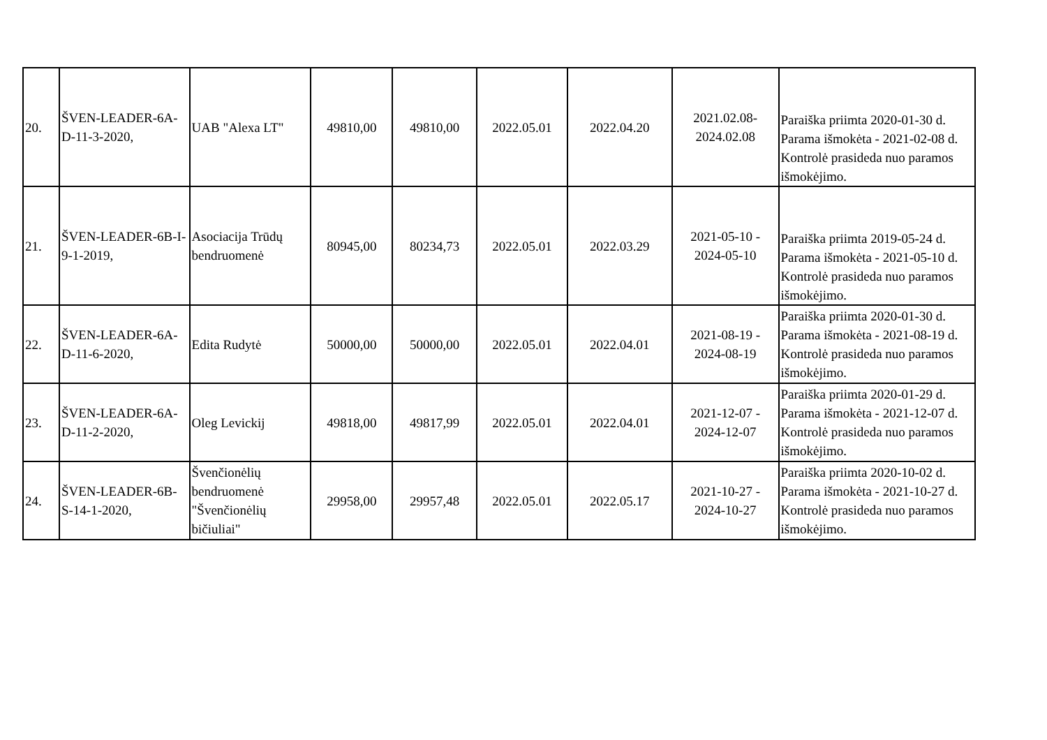| 20. | ŠVEN-LEADER-6A-D-11-3-2020, | UAB "Alexa LT" | 49810,00 | 49810,00 | 2022.05.01 | 2022.04.20 | 2021.02.08- 2024.02.08 | Paraiška priimta 2020-01-30 d. Parama išmokėta - 2021-02-08 d. Kontrolė prasideda nuo paramos išmokėjimo. |
| 21. | ŠVEN-LEADER-6B-I-9-1-2019, | Asociacija Trūdų bendruomenė | 80945,00 | 80234,73 | 2022.05.01 | 2022.03.29 | 2021-05-10 - 2024-05-10 | Paraiška priimta 2019-05-24 d. Parama išmokėta - 2021-05-10 d. Kontrolė prasideda nuo paramos išmokėjimo. |
| 22. | ŠVEN-LEADER-6A-D-11-6-2020, | Edita Rudytė | 50000,00 | 50000,00 | 2022.05.01 | 2022.04.01 | 2021-08-19 - 2024-08-19 | Paraiška priimta 2020-01-30 d. Parama išmokėta - 2021-08-19 d. Kontrolė prasideda nuo paramos išmokėjimo. |
| 23. | ŠVEN-LEADER-6A-D-11-2-2020, | Oleg Levickij | 49818,00 | 49817,99 | 2022.05.01 | 2022.04.01 | 2021-12-07 - 2024-12-07 | Paraiška priimta 2020-01-29 d. Parama išmokėta - 2021-12-07 d. Kontrolė prasideda nuo paramos išmokėjimo. |
| 24. | ŠVEN-LEADER-6B-S-14-1-2020, | Švenčionėlių bendruomenė "Švenčionėlių bičiuliai" | 29958,00 | 29957,48 | 2022.05.01 | 2022.05.17 | 2021-10-27 - 2024-10-27 | Paraiška priimta 2020-10-02 d. Parama išmokėta - 2021-10-27 d. Kontrolė prasideda nuo paramos išmokėjimo. |